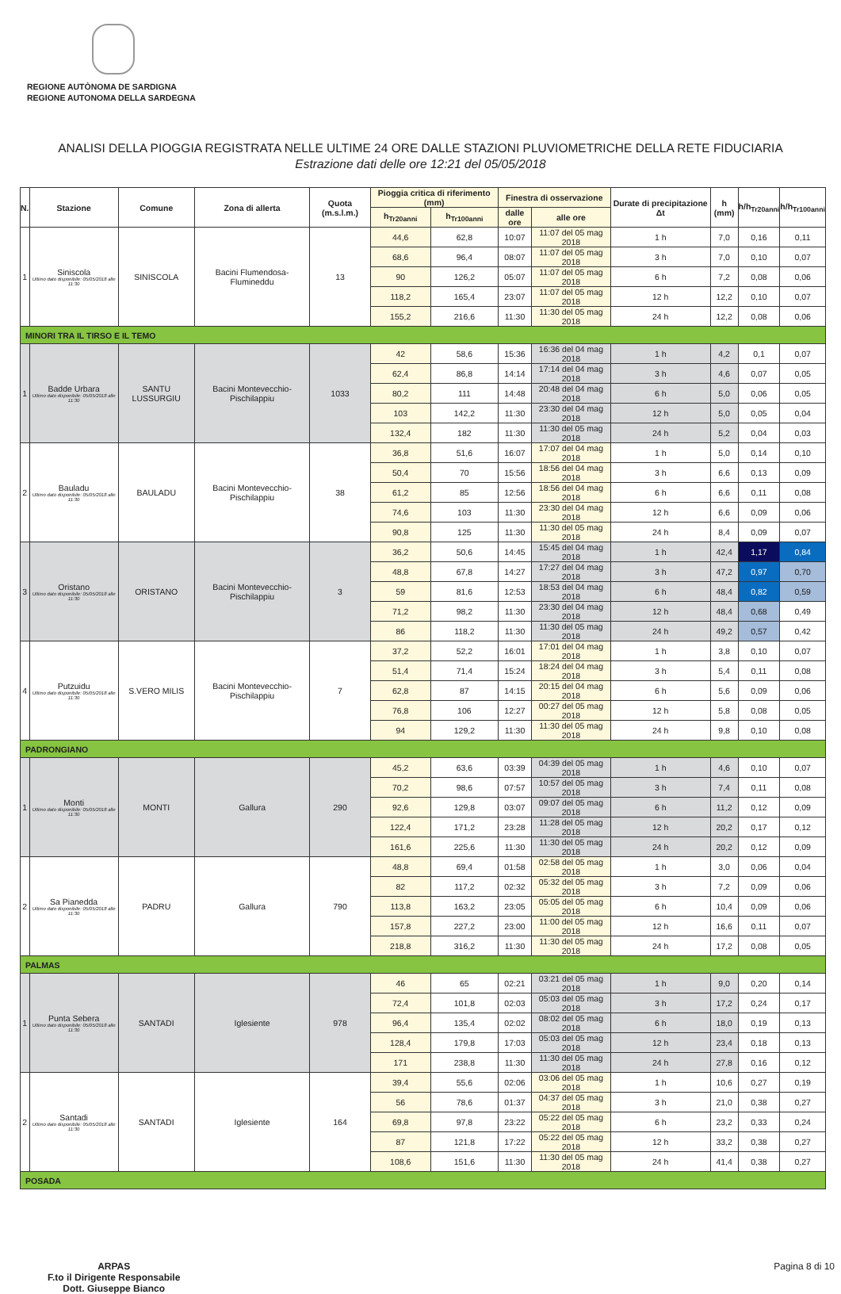REGIONE AUTÒNOMA DE SARDIGNA
REGIONE AUTONOMA DELLA SARDEGNA
ANALISI DELLA PIOGGIA REGISTRATA NELLE ULTIME 24 ORE DALLE STAZIONI PLUVIOMETRICHE DELLA RETE FIDUCIARIA
Estrazione dati delle ore 12:21 del 05/05/2018
| N. | Stazione | Comune | Zona di allerta | Quota (m.s.l.m.) | Pioggia critica di riferimento (mm) | | Finestra di osservazione | | Durate di precipitazione Δt | h (mm) | h/h<sub>Tr20anni</sub> | h/h<sub>Tr100anni</sub> |
| --- | --- | --- | --- | --- | --- | --- | --- | --- | --- | --- | --- | --- |
| | | | | | h<sub>Tr20anni</sub> | h<sub>Tr100anni</sub> | dalle ore | alle ore | | | | |
| 1 | Siniscola Ultimo dato disponibile: 05/05/2018 alle 11:30 | SINISCOLA | Bacini Flumendosa-Flumineddu | 13 | 44,6 | 62,8 | 10:07 | 11:07 del 05 mag 2018 | 1 h | 7,0 | 0,16 | 0,11 |
| | | | | | 68,6 | 96,4 | 08:07 | 11:07 del 05 mag 2018 | 3 h | 7,0 | 0,10 | 0,07 |
| | | | | | 90 | 126,2 | 05:07 | 11:07 del 05 mag 2018 | 6 h | 7,2 | 0,08 | 0,06 |
| | | | | | 118,2 | 165,4 | 23:07 | 11:07 del 05 mag 2018 | 12 h | 12,2 | 0,10 | 0,07 |
| | | | | | 155,2 | 216,6 | 11:30 | 11:30 del 05 mag 2018 | 24 h | 12,2 | 0,08 | 0,06 |
| MINORI TRA IL TIRSO E IL TEMO | | | | | | | | | | | | |
| 1 | Badde Urbara Ultimo dato disponibile: 05/05/2018 alle 11:30 | SANTU LUSSURGIU | Bacini Montevecchio-Pischilappiu | 1033 | 42 | 58,6 | 15:36 | 16:36 del 04 mag 2018 | 1 h | 4,2 | 0,1 | 0,07 |
| | | | | | 62,4 | 86,8 | 14:14 | 17:14 del 04 mag 2018 | 3 h | 4,6 | 0,07 | 0,05 |
| | | | | | 80,2 | 111 | 14:48 | 20:48 del 04 mag 2018 | 6 h | 5,0 | 0,06 | 0,05 |
| | | | | | 103 | 142,2 | 11:30 | 23:30 del 04 mag 2018 | 12 h | 5,0 | 0,05 | 0,04 |
| | | | | | 132,4 | 182 | 11:30 | 11:30 del 05 mag 2018 | 24 h | 5,2 | 0,04 | 0,03 |
| 2 | Bauladu Ultimo dato disponibile: 05/05/2018 alle 11:30 | BAULADU | Bacini Montevecchio-Pischilappiu | 38 | 36,8 | 51,6 | 16:07 | 17:07 del 04 mag 2018 | 1 h | 5,0 | 0,14 | 0,10 |
| | | | | | 50,4 | 70 | 15:56 | 18:56 del 04 mag 2018 | 3 h | 6,6 | 0,13 | 0,09 |
| | | | | | 61,2 | 85 | 12:56 | 18:56 del 04 mag 2018 | 6 h | 6,6 | 0,11 | 0,08 |
| | | | | | 74,6 | 103 | 11:30 | 23:30 del 04 mag 2018 | 12 h | 6,6 | 0,09 | 0,06 |
| | | | | | 90,8 | 125 | 11:30 | 11:30 del 05 mag 2018 | 24 h | 8,4 | 0,09 | 0,07 |
| 3 | Oristano Ultimo dato disponibile: 05/05/2018 alle 11:30 | ORISTANO | Bacini Montevecchio-Pischilappiu | 3 | 36,2 | 50,6 | 14:45 | 15:45 del 04 mag 2018 | 1 h | 42,4 | 1,17 | 0,84 |
| | | | | | 48,8 | 67,8 | 14:27 | 17:27 del 04 mag 2018 | 3 h | 47,2 | 0,97 | 0,70 |
| | | | | | 59 | 81,6 | 12:53 | 18:53 del 04 mag 2018 | 6 h | 48,4 | 0,82 | 0,59 |
| | | | | | 71,2 | 98,2 | 11:30 | 23:30 del 04 mag 2018 | 12 h | 48,4 | 0,68 | 0,49 |
| | | | | | 86 | 118,2 | 11:30 | 11:30 del 05 mag 2018 | 24 h | 49,2 | 0,57 | 0,42 |
| 4 | Putzuidu Ultimo dato disponibile: 05/05/2018 alle 11:30 | S.VERO MILIS | Bacini Montevecchio-Pischilappiu | 7 | 37,2 | 52,2 | 16:01 | 17:01 del 04 mag 2018 | 1 h | 3,8 | 0,10 | 0,07 |
| | | | | | 51,4 | 71,4 | 15:24 | 18:24 del 04 mag 2018 | 3 h | 5,4 | 0,11 | 0,08 |
| | | | | | 62,8 | 87 | 14:15 | 20:15 del 04 mag 2018 | 6 h | 5,6 | 0,09 | 0,06 |
| | | | | | 76,8 | 106 | 12:27 | 00:27 del 05 mag 2018 | 12 h | 5,8 | 0,08 | 0,05 |
| | | | | | 94 | 129,2 | 11:30 | 11:30 del 05 mag 2018 | 24 h | 9,8 | 0,10 | 0,08 |
| PADRONGIANO | | | | | | | | | | | | |
| 1 | Monti Ultimo dato disponibile: 05/05/2018 alle 11:30 | MONTI | Gallura | 290 | 45,2 | 63,6 | 03:39 | 04:39 del 05 mag 2018 | 1 h | 4,6 | 0,10 | 0,07 |
| | | | | | 70,2 | 98,6 | 07:57 | 10:57 del 05 mag 2018 | 3 h | 7,4 | 0,11 | 0,08 |
| | | | | | 92,6 | 129,8 | 03:07 | 09:07 del 05 mag 2018 | 6 h | 11,2 | 0,12 | 0,09 |
| | | | | | 122,4 | 171,2 | 23:28 | 11:28 del 05 mag 2018 | 12 h | 20,2 | 0,17 | 0,12 |
| | | | | | 161,6 | 225,6 | 11:30 | 11:30 del 05 mag 2018 | 24 h | 20,2 | 0,12 | 0,09 |
| 2 | Sa Pianedda Ultimo dato disponibile: 05/05/2018 alle 11:30 | PADRU | Gallura | 790 | 48,8 | 69,4 | 01:58 | 02:58 del 05 mag 2018 | 1 h | 3,0 | 0,06 | 0,04 |
| | | | | | 82 | 117,2 | 02:32 | 05:32 del 05 mag 2018 | 3 h | 7,2 | 0,09 | 0,06 |
| | | | | | 113,8 | 163,2 | 23:05 | 05:05 del 05 mag 2018 | 6 h | 10,4 | 0,09 | 0,06 |
| | | | | | 157,8 | 227,2 | 23:00 | 11:00 del 05 mag 2018 | 12 h | 16,6 | 0,11 | 0,07 |
| | | | | | 218,8 | 316,2 | 11:30 | 11:30 del 05 mag 2018 | 24 h | 17,2 | 0,08 | 0,05 |
| PALMAS | | | | | | | | | | | | |
| 1 | Punta Sebera Ultimo dato disponibile: 05/05/2018 alle 11:30 | SANTADI | Iglesiente | 978 | 46 | 65 | 02:21 | 03:21 del 05 mag 2018 | 1 h | 9,0 | 0,20 | 0,14 |
| | | | | | 72,4 | 101,8 | 02:03 | 05:03 del 05 mag 2018 | 3 h | 17,2 | 0,24 | 0,17 |
| | | | | | 96,4 | 135,4 | 02:02 | 08:02 del 05 mag 2018 | 6 h | 18,0 | 0,19 | 0,13 |
| | | | | | 128,4 | 179,8 | 17:03 | 05:03 del 05 mag 2018 | 12 h | 23,4 | 0,18 | 0,13 |
| | | | | | 171 | 238,8 | 11:30 | 11:30 del 05 mag 2018 | 24 h | 27,8 | 0,16 | 0,12 |
| 2 | Santadi Ultimo dato disponibile: 05/05/2018 alle 11:30 | SANTADI | Iglesiente | 164 | 39,4 | 55,6 | 02:06 | 03:06 del 05 mag 2018 | 1 h | 10,6 | 0,27 | 0,19 |
| | | | | | 56 | 78,6 | 01:37 | 04:37 del 05 mag 2018 | 3 h | 21,0 | 0,38 | 0,27 |
| | | | | | 69,8 | 97,8 | 23:22 | 05:22 del 05 mag 2018 | 6 h | 23,2 | 0,33 | 0,24 |
| | | | | | 87 | 121,8 | 17:22 | 05:22 del 05 mag 2018 | 12 h | 33,2 | 0,38 | 0,27 |
| | | | | | 108,6 | 151,6 | 11:30 | 11:30 del 05 mag 2018 | 24 h | 41,4 | 0,38 | 0,27 |
| POSADA | | | | | | | | | | | | |
ARPAS
F.to il Dirigente Responsabile
Dott. Giuseppe Bianco
Pagina 8 di 10